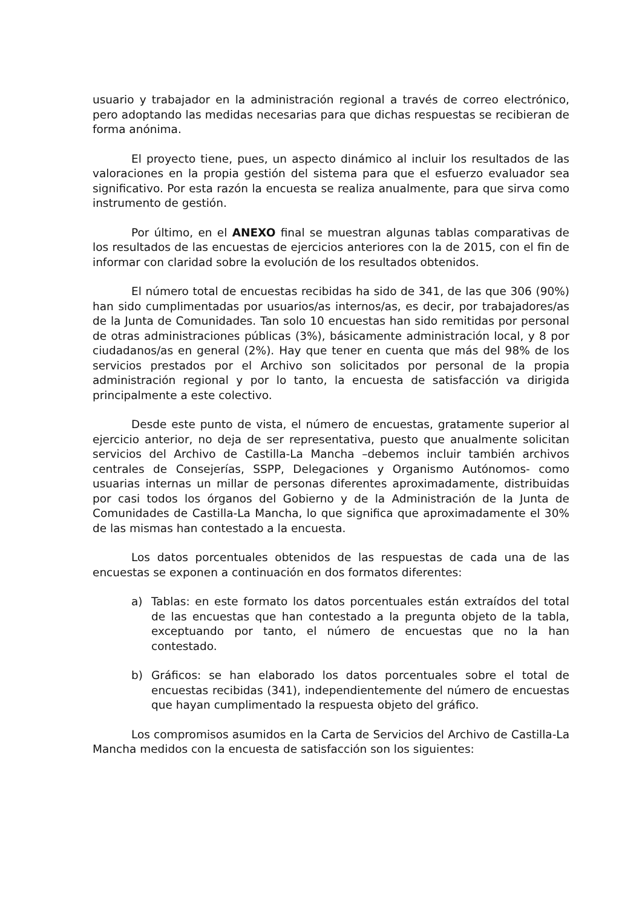usuario y trabajador en la administración regional a través de correo electrónico, pero adoptando las medidas necesarias para que dichas respuestas se recibieran de forma anónima.
El proyecto tiene, pues, un aspecto dinámico al incluir los resultados de las valoraciones en la propia gestión del sistema para que el esfuerzo evaluador sea significativo. Por esta razón la encuesta se realiza anualmente, para que sirva como instrumento de gestión.
Por último, en el ANEXO final se muestran algunas tablas comparativas de los resultados de las encuestas de ejercicios anteriores con la de 2015, con el fin de informar con claridad sobre la evolución de los resultados obtenidos.
El número total de encuestas recibidas ha sido de 341, de las que 306 (90%) han sido cumplimentadas por usuarios/as internos/as, es decir, por trabajadores/as de la Junta de Comunidades. Tan solo 10 encuestas han sido remitidas por personal de otras administraciones públicas (3%), básicamente administración local, y 8 por ciudadanos/as en general (2%). Hay que tener en cuenta que más del 98% de los servicios prestados por el Archivo son solicitados por personal de la propia administración regional y por lo tanto, la encuesta de satisfacción va dirigida principalmente a este colectivo.
Desde este punto de vista, el número de encuestas, gratamente superior al ejercicio anterior, no deja de ser representativa, puesto que anualmente solicitan servicios del Archivo de Castilla-La Mancha –debemos incluir también archivos centrales de Consejerías, SSPP, Delegaciones y Organismo Autónomos- como usuarias internas un millar de personas diferentes aproximadamente, distribuidas por casi todos los órganos del Gobierno y de la Administración de la Junta de Comunidades de Castilla-La Mancha, lo que significa que aproximadamente el 30% de las mismas han contestado a la encuesta.
Los datos porcentuales obtenidos de las respuestas de cada una de las encuestas se exponen a continuación en dos formatos diferentes:
a) Tablas: en este formato los datos porcentuales están extraídos del total de las encuestas que han contestado a la pregunta objeto de la tabla, exceptuando por tanto, el número de encuestas que no la han contestado.
b) Gráficos: se han elaborado los datos porcentuales sobre el total de encuestas recibidas (341), independientemente del número de encuestas que hayan cumplimentado la respuesta objeto del gráfico.
Los compromisos asumidos en la Carta de Servicios del Archivo de Castilla-La Mancha medidos con la encuesta de satisfacción son los siguientes: